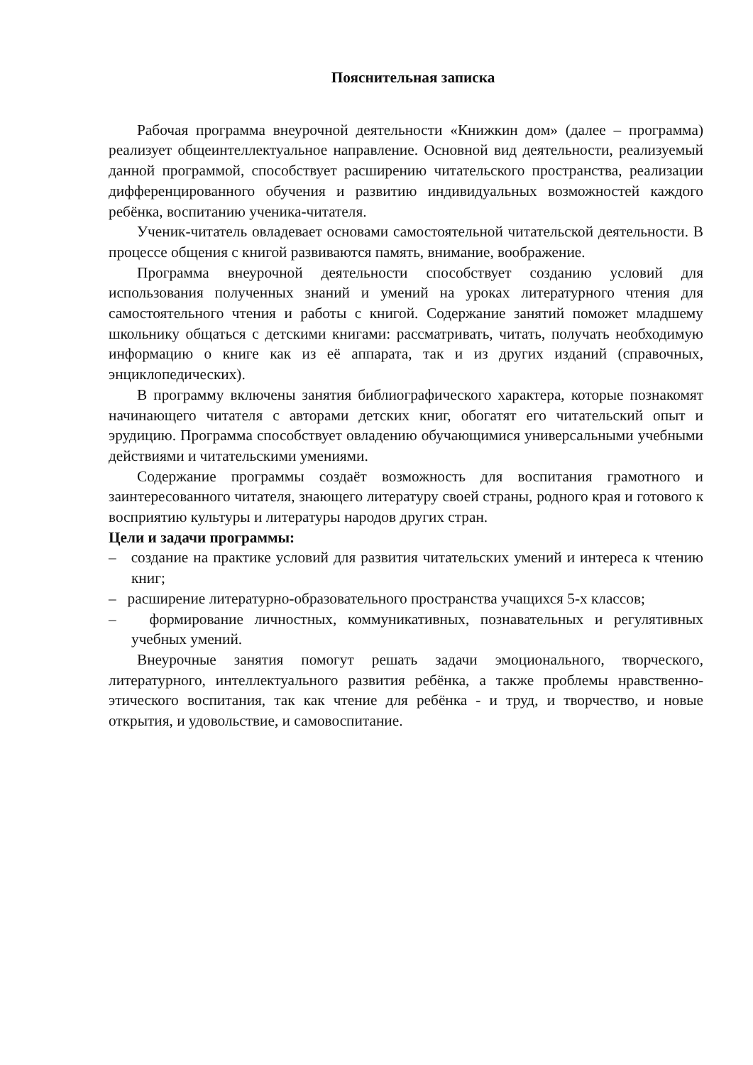Пояснительная записка
Рабочая программа внеурочной деятельности «Книжкин дом» (далее – программа) реализует общеинтеллектуальное направление. Основной вид деятельности, реализуемый данной программой, способствует расширению читательского пространства, реализации дифференцированного обучения и развитию индивидуальных возможностей каждого ребёнка, воспитанию ученика-читателя.
Ученик-читатель овладевает основами самостоятельной читательской деятельности. В процессе общения с книгой развиваются память, внимание, воображение.
Программа внеурочной деятельности способствует созданию условий для использования полученных знаний и умений на уроках литературного чтения для самостоятельного чтения и работы с книгой. Содержание занятий поможет младшему школьнику общаться с детскими книгами: рассматривать, читать, получать необходимую информацию о книге как из её аппарата, так и из других изданий (справочных, энциклопедических).
В программу включены занятия библиографического характера, которые познакомят начинающего читателя с авторами детских книг, обогатят его читательский опыт и эрудицию. Программа способствует овладению обучающимися универсальными учебными действиями и читательскими умениями.
Содержание программы создаёт возможность для воспитания грамотного и заинтересованного читателя, знающего литературу своей страны, родного края и готового к восприятию культуры и литературы народов других стран.
Цели и задачи программы:
– создание на практике условий для развития читательских умений и интереса к чтению книг;
– расширение литературно-образовательного пространства учащихся 5-х классов;
– формирование личностных, коммуникативных, познавательных и регулятивных учебных умений.
Внеурочные занятия помогут решать задачи эмоционального, творческого, литературного, интеллектуального развития ребёнка, а также проблемы нравственно-этического воспитания, так как чтение для ребёнка - и труд, и творчество, и новые открытия, и удовольствие, и самовоспитание.